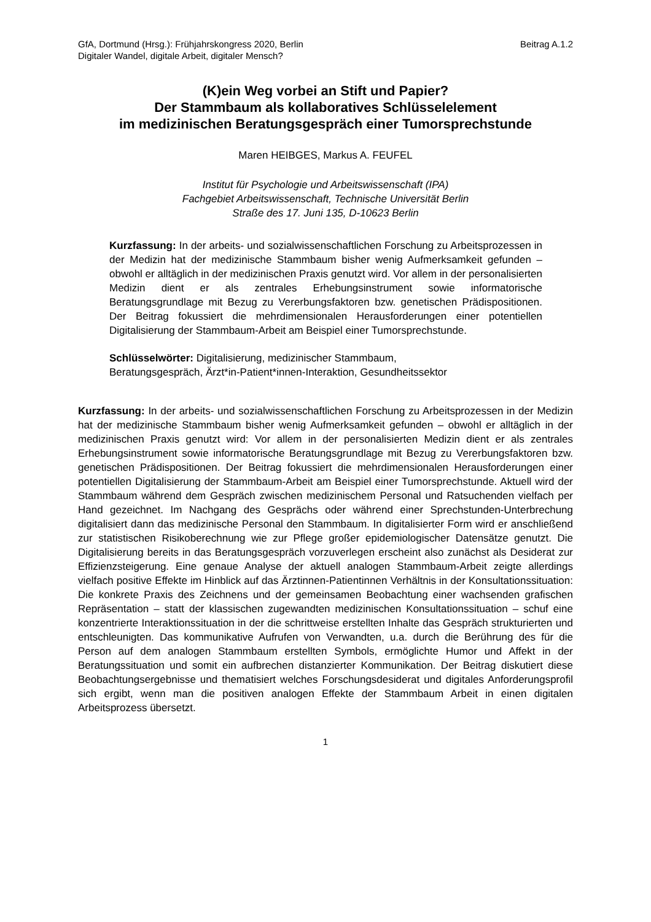GfA, Dortmund (Hrsg.): Frühjahrskongress 2020, Berlin Beitrag A.1.2
Digitaler Wandel, digitale Arbeit, digitaler Mensch?
(K)ein Weg vorbei an Stift und Papier?
Der Stammbaum als kollaboratives Schlüsselelement
im medizinischen Beratungsgespräch einer Tumorsprechstunde
Maren HEIBGES, Markus A. FEUFEL
Institut für Psychologie und Arbeitswissenschaft (IPA)
Fachgebiet Arbeitswissenschaft, Technische Universität Berlin
Straße des 17. Juni 135, D-10623 Berlin
Kurzfassung: In der arbeits- und sozialwissenschaftlichen Forschung zu Arbeitsprozessen in der Medizin hat der medizinische Stammbaum bisher wenig Aufmerksamkeit gefunden – obwohl er alltäglich in der medizinischen Praxis genutzt wird. Vor allem in der personalisierten Medizin dient er als zentrales Erhebungsinstrument sowie informatorische Beratungsgrundlage mit Bezug zu Vererbungsfaktoren bzw. genetischen Prädispositionen. Der Beitrag fokussiert die mehrdimensionalen Herausforderungen einer potentiellen Digitalisierung der Stammbaum-Arbeit am Beispiel einer Tumorsprechstunde.
Schlüsselwörter: Digitalisierung, medizinischer Stammbaum,
Beratungsgespräch, Ärzt*in-Patient*innen-Interaktion, Gesundheitssektor
Kurzfassung: In der arbeits- und sozialwissenschaftlichen Forschung zu Arbeitsprozessen in der Medizin hat der medizinische Stammbaum bisher wenig Aufmerksamkeit gefunden – obwohl er alltäglich in der medizinischen Praxis genutzt wird: Vor allem in der personalisierten Medizin dient er als zentrales Erhebungsinstrument sowie informatorische Beratungsgrundlage mit Bezug zu Vererbungsfaktoren bzw. genetischen Prädispositionen. Der Beitrag fokussiert die mehrdimensionalen Herausforderungen einer potentiellen Digitalisierung der Stammbaum-Arbeit am Beispiel einer Tumorsprechstunde. Aktuell wird der Stammbaum während dem Gespräch zwischen medizinischem Personal und Ratsuchenden vielfach per Hand gezeichnet. Im Nachgang des Gesprächs oder während einer Sprechstunden-Unterbrechung digitalisiert dann das medizinische Personal den Stammbaum. In digitalisierter Form wird er anschließend zur statistischen Risikoberechnung wie zur Pflege großer epidemiologischer Datensätze genutzt. Die Digitalisierung bereits in das Beratungsgespräch vorzuverlegen erscheint also zunächst als Desiderat zur Effizienzsteigerung. Eine genaue Analyse der aktuell analogen Stammbaum-Arbeit zeigte allerdings vielfach positive Effekte im Hinblick auf das Ärztinnen-Patientinnen Verhältnis in der Konsultationssituation: Die konkrete Praxis des Zeichnens und der gemeinsamen Beobachtung einer wachsenden grafischen Repräsentation – statt der klassischen zugewandten medizinischen Konsultationssituation – schuf eine konzentrierte Interaktionssituation in der die schrittweise erstellten Inhalte das Gespräch strukturierten und entschleunigten. Das kommunikative Aufrufen von Verwandten, u.a. durch die Berührung des für die Person auf dem analogen Stammbaum erstellten Symbols, ermöglichte Humor und Affekt in der Beratungssituation und somit ein aufbrechen distanzierter Kommunikation. Der Beitrag diskutiert diese Beobachtungsergebnisse und thematisiert welches Forschungsdesiderat und digitales Anforderungsprofil sich ergibt, wenn man die positiven analogen Effekte der Stammbaum Arbeit in einen digitalen Arbeitsprozess übersetzt.
1